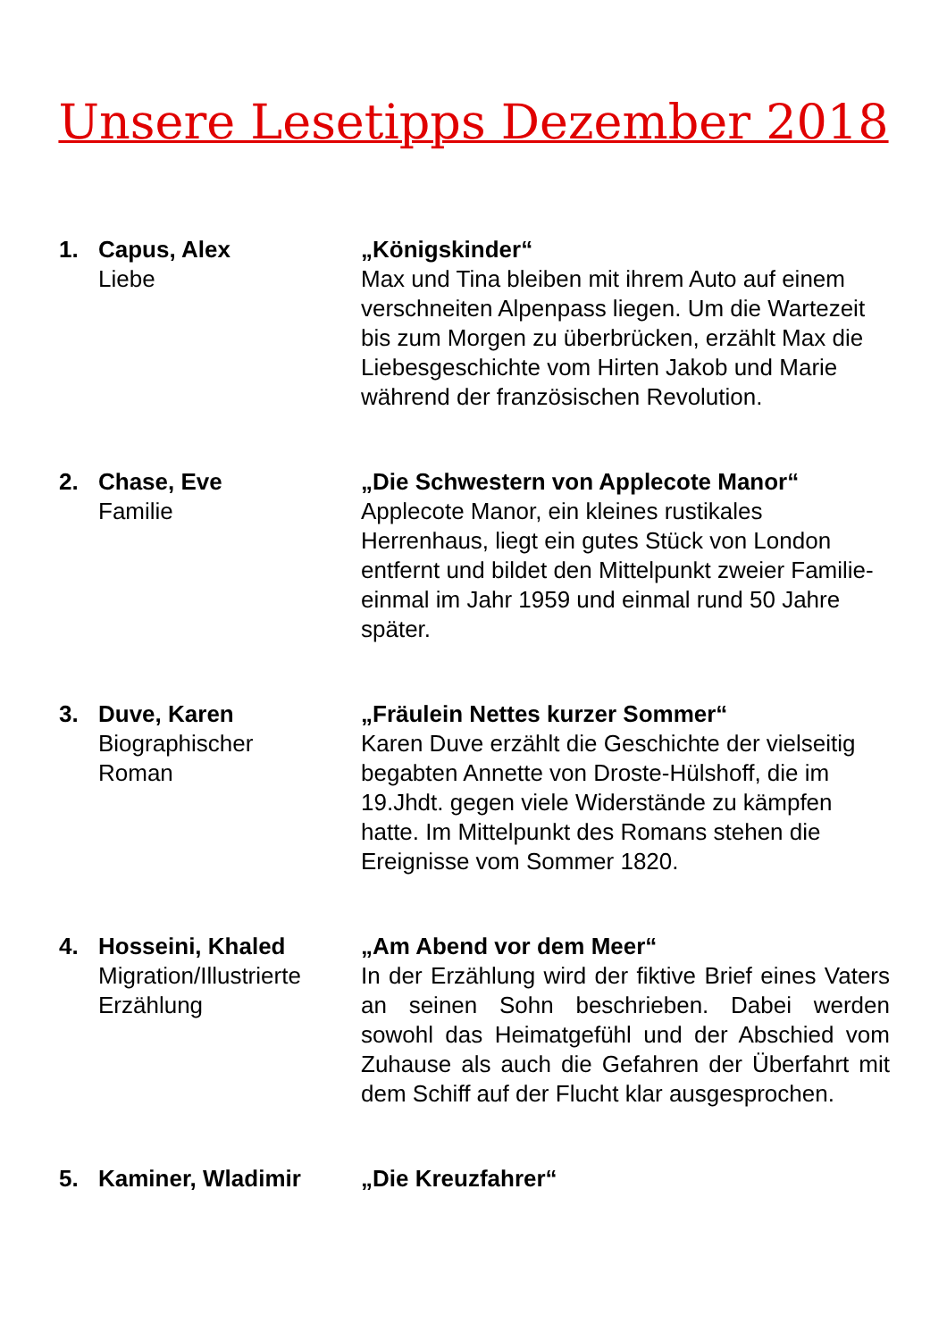Unsere Lesetipps Dezember 2018
1. Capus, Alex
Liebe
„Königskinder“
Max und Tina bleiben mit ihrem Auto auf einem verschneiten Alpenpass liegen. Um die Wartezeit bis zum Morgen zu überbrücken, erzählt Max die Liebesgeschichte vom Hirten Jakob und Marie während der französischen Revolution.
2. Chase, Eve
Familie
„Die Schwestern von Applecote Manor“
Applecote Manor, ein kleines rustikales Herrenhaus, liegt ein gutes Stück von London entfernt und bildet den Mittelpunkt zweier Familie- einmal im Jahr 1959 und einmal rund 50 Jahre später.
3. Duve, Karen
Biographischer
Roman
„Fräulein Nettes kurzer Sommer“
Karen Duve erzählt die Geschichte der vielseitig begabten Annette von Droste-Hülshoff, die im 19.Jhdt. gegen viele Widerstände zu kämpfen hatte. Im Mittelpunkt des Romans stehen die Ereignisse vom Sommer 1820.
4. Hosseini, Khaled
Migration/Illustrierte Erzählung
„Am Abend vor dem Meer“
In der Erzählung wird der fiktive Brief eines Vaters an seinen Sohn beschrieben. Dabei werden sowohl das Heimatgefühl und der Abschied vom Zuhause als auch die Gefahren der Überfahrt mit dem Schiff auf der Flucht klar ausgesprochen.
5. Kaminer, Wladimir „Die Kreuzfahrer“